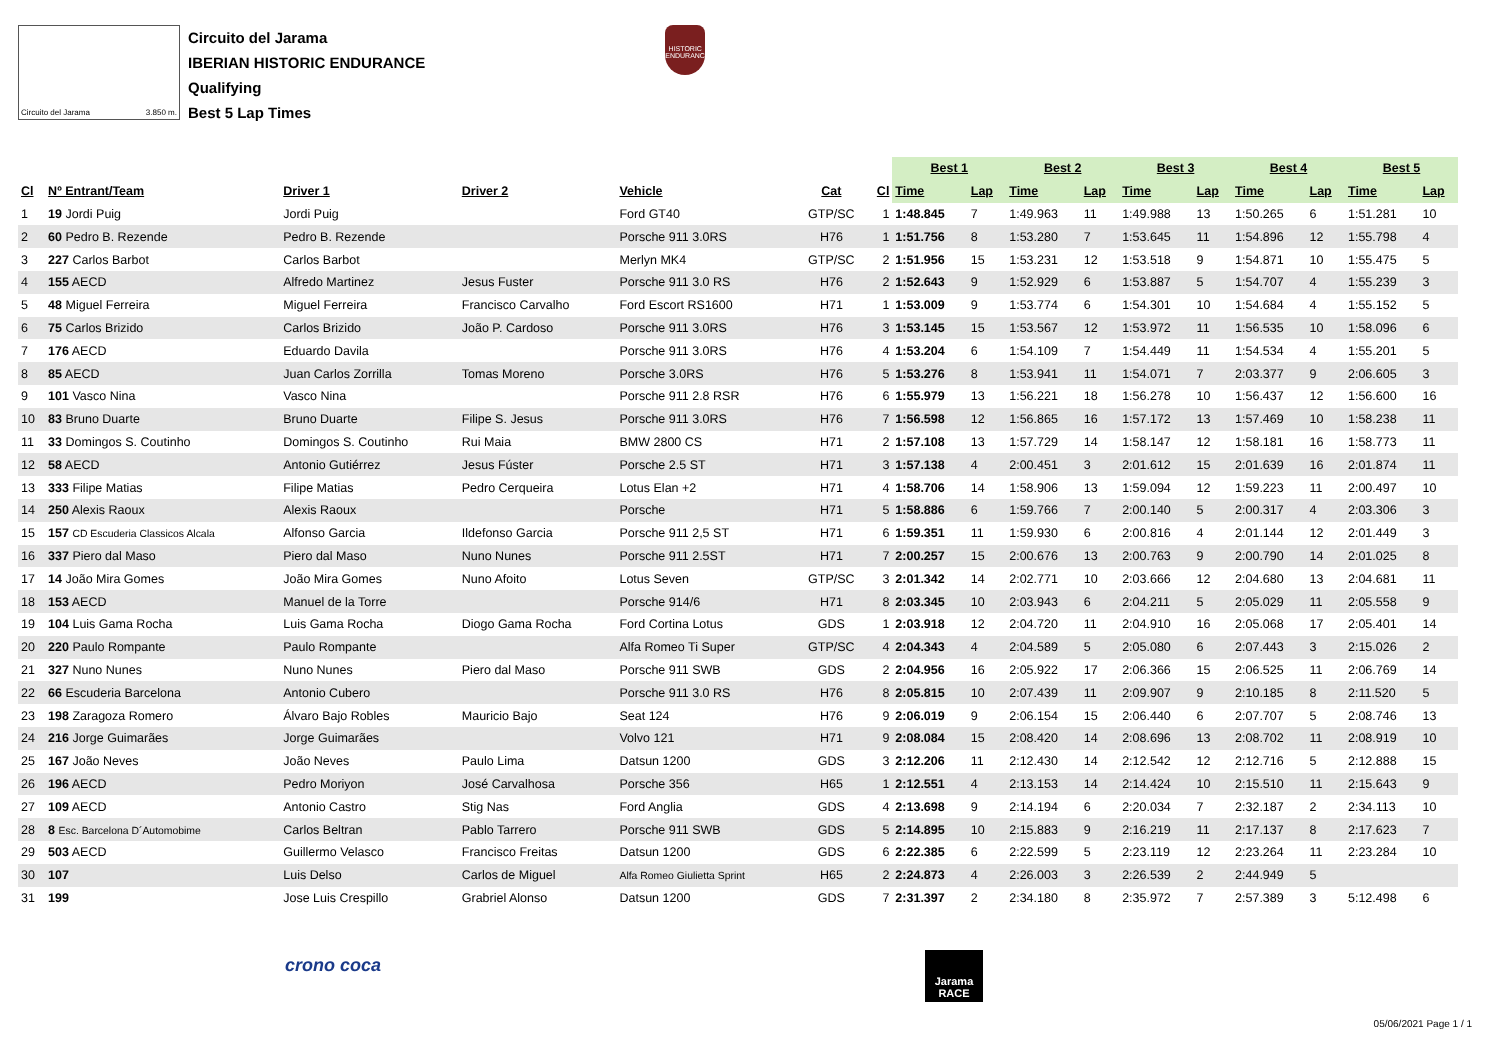Circuito del Jarama 3.850 m.
Circuito del Jarama
IBERIAN HISTORIC ENDURANCE
Qualifying
Best 5 Lap Times
HISTORIC ENDURANCE
| | | | | | | | Best 1 | | Best 2 | | Best 3 | | Best 4 | | Best 5 | |
| --- | --- | --- | --- | --- | --- | --- | --- | --- | --- | --- | --- | --- | --- | --- | --- | --- |
| Cl | Nº Entrant/Team | Driver 1 | Driver 2 | Vehicle | Cat | Cl | Time | Lap | Time | Lap | Time | Lap | Time | Lap | Time | Lap |
| 1 | 19 Jordi Puig | Jordi Puig | | Ford GT40 | GTP/SC | 1 | 1:48.845 | 7 | 1:49.963 | 11 | 1:49.988 | 13 | 1:50.265 | 6 | 1:51.281 | 10 |
| 2 | 60 Pedro B. Rezende | Pedro B. Rezende | | Porsche 911 3.0RS | H76 | 1 | 1:51.756 | 8 | 1:53.280 | 7 | 1:53.645 | 11 | 1:54.896 | 12 | 1:55.798 | 4 |
| 3 | 227 Carlos Barbot | Carlos Barbot | | Merlyn MK4 | GTP/SC | 2 | 1:51.956 | 15 | 1:53.231 | 12 | 1:53.518 | 9 | 1:54.871 | 10 | 1:55.475 | 5 |
| 4 | 155 AECD | Alfredo Martinez | Jesus Fuster | Porsche 911 3.0 RS | H76 | 2 | 1:52.643 | 9 | 1:52.929 | 6 | 1:53.887 | 5 | 1:54.707 | 4 | 1:55.239 | 3 |
| 5 | 48 Miguel Ferreira | Miguel Ferreira | Francisco Carvalho | Ford Escort RS1600 | H71 | 1 | 1:53.009 | 9 | 1:53.774 | 6 | 1:54.301 | 10 | 1:54.684 | 4 | 1:55.152 | 5 |
| 6 | 75 Carlos Brizido | Carlos Brizido | João P. Cardoso | Porsche 911 3.0RS | H76 | 3 | 1:53.145 | 15 | 1:53.567 | 12 | 1:53.972 | 11 | 1:56.535 | 10 | 1:58.096 | 6 |
| 7 | 176 AECD | Eduardo Davila | | Porsche 911 3.0RS | H76 | 4 | 1:53.204 | 6 | 1:54.109 | 7 | 1:54.449 | 11 | 1:54.534 | 4 | 1:55.201 | 5 |
| 8 | 85 AECD | Juan Carlos Zorrilla | Tomas Moreno | Porsche 3.0RS | H76 | 5 | 1:53.276 | 8 | 1:53.941 | 11 | 1:54.071 | 7 | 2:03.377 | 9 | 2:06.605 | 3 |
| 9 | 101 Vasco Nina | Vasco Nina | | Porsche 911 2.8 RSR | H76 | 6 | 1:55.979 | 13 | 1:56.221 | 18 | 1:56.278 | 10 | 1:56.437 | 12 | 1:56.600 | 16 |
| 10 | 83 Bruno Duarte | Bruno Duarte | Filipe S. Jesus | Porsche 911 3.0RS | H76 | 7 | 1:56.598 | 12 | 1:56.865 | 16 | 1:57.172 | 13 | 1:57.469 | 10 | 1:58.238 | 11 |
| 11 | 33 Domingos S. Coutinho | Domingos S. Coutinho | Rui Maia | BMW 2800 CS | H71 | 2 | 1:57.108 | 13 | 1:57.729 | 14 | 1:58.147 | 12 | 1:58.181 | 16 | 1:58.773 | 11 |
| 12 | 58 AECD | Antonio Gutiérrez | Jesus Fúster | Porsche 2.5 ST | H71 | 3 | 1:57.138 | 4 | 2:00.451 | 3 | 2:01.612 | 15 | 2:01.639 | 16 | 2:01.874 | 11 |
| 13 | 333 Filipe Matias | Filipe Matias | Pedro Cerqueira | Lotus Elan +2 | H71 | 4 | 1:58.706 | 14 | 1:58.906 | 13 | 1:59.094 | 12 | 1:59.223 | 11 | 2:00.497 | 10 |
| 14 | 250 Alexis Raoux | Alexis Raoux | | Porsche | H71 | 5 | 1:58.886 | 6 | 1:59.766 | 7 | 2:00.140 | 5 | 2:00.317 | 4 | 2:03.306 | 3 |
| 15 | 157 CD Escuderia Classicos Alcala | Alfonso Garcia | Ildefonso Garcia | Porsche 911 2,5 ST | H71 | 6 | 1:59.351 | 11 | 1:59.930 | 6 | 2:00.816 | 4 | 2:01.144 | 12 | 2:01.449 | 3 |
| 16 | 337 Piero dal Maso | Piero dal Maso | Nuno Nunes | Porsche 911 2.5ST | H71 | 7 | 2:00.257 | 15 | 2:00.676 | 13 | 2:00.763 | 9 | 2:00.790 | 14 | 2:01.025 | 8 |
| 17 | 14 João Mira Gomes | João Mira Gomes | Nuno Afoito | Lotus Seven | GTP/SC | 3 | 2:01.342 | 14 | 2:02.771 | 10 | 2:03.666 | 12 | 2:04.680 | 13 | 2:04.681 | 11 |
| 18 | 153 AECD | Manuel de la Torre | | Porsche 914/6 | H71 | 8 | 2:03.345 | 10 | 2:03.943 | 6 | 2:04.211 | 5 | 2:05.029 | 11 | 2:05.558 | 9 |
| 19 | 104 Luis Gama Rocha | Luis Gama Rocha | Diogo Gama Rocha | Ford Cortina Lotus | GDS | 1 | 2:03.918 | 12 | 2:04.720 | 11 | 2:04.910 | 16 | 2:05.068 | 17 | 2:05.401 | 14 |
| 20 | 220 Paulo Rompante | Paulo Rompante | | Alfa Romeo Ti Super | GTP/SC | 4 | 2:04.343 | 4 | 2:04.589 | 5 | 2:05.080 | 6 | 2:07.443 | 3 | 2:15.026 | 2 |
| 21 | 327 Nuno Nunes | Nuno Nunes | Piero dal Maso | Porsche 911 SWB | GDS | 2 | 2:04.956 | 16 | 2:05.922 | 17 | 2:06.366 | 15 | 2:06.525 | 11 | 2:06.769 | 14 |
| 22 | 66 Escuderia Barcelona | Antonio Cubero | | Porsche 911 3.0 RS | H76 | 8 | 2:05.815 | 10 | 2:07.439 | 11 | 2:09.907 | 9 | 2:10.185 | 8 | 2:11.520 | 5 |
| 23 | 198 Zaragoza Romero | Álvaro Bajo Robles | Mauricio Bajo | Seat 124 | H76 | 9 | 2:06.019 | 9 | 2:06.154 | 15 | 2:06.440 | 6 | 2:07.707 | 5 | 2:08.746 | 13 |
| 24 | 216 Jorge Guimarães | Jorge Guimarães | | Volvo 121 | H71 | 9 | 2:08.084 | 15 | 2:08.420 | 14 | 2:08.696 | 13 | 2:08.702 | 11 | 2:08.919 | 10 |
| 25 | 167 João Neves | João Neves | Paulo Lima | Datsun 1200 | GDS | 3 | 2:12.206 | 11 | 2:12.430 | 14 | 2:12.542 | 12 | 2:12.716 | 5 | 2:12.888 | 15 |
| 26 | 196 AECD | Pedro Moriyon | José Carvalhosa | Porsche 356 | H65 | 1 | 2:12.551 | 4 | 2:13.153 | 14 | 2:14.424 | 10 | 2:15.510 | 11 | 2:15.643 | 9 |
| 27 | 109 AECD | Antonio Castro | Stig Nas | Ford Anglia | GDS | 4 | 2:13.698 | 9 | 2:14.194 | 6 | 2:20.034 | 7 | 2:32.187 | 2 | 2:34.113 | 10 |
| 28 | 8 Esc. Barcelona D´Automobime | Carlos Beltran | Pablo Tarrero | Porsche 911 SWB | GDS | 5 | 2:14.895 | 10 | 2:15.883 | 9 | 2:16.219 | 11 | 2:17.137 | 8 | 2:17.623 | 7 |
| 29 | 503 AECD | Guillermo Velasco | Francisco Freitas | Datsun 1200 | GDS | 6 | 2:22.385 | 6 | 2:22.599 | 5 | 2:23.119 | 12 | 2:23.264 | 11 | 2:23.284 | 10 |
| 30 | 107 | Luis Delso | Carlos de Miguel | Alfa Romeo Giulietta Sprint | H65 | 2 | 2:24.873 | 4 | 2:26.003 | 3 | 2:26.539 | 2 | 2:44.949 | 5 | | |
| 31 | 199 | Jose Luis Crespillo | Grabriel Alonso | Datsun 1200 | GDS | 7 | 2:31.397 | 2 | 2:34.180 | 8 | 2:35.972 | 7 | 2:57.389 | 3 | 5:12.498 | 6 |
crono coca
Jarama RACE
05/06/2021 Page 1 / 1